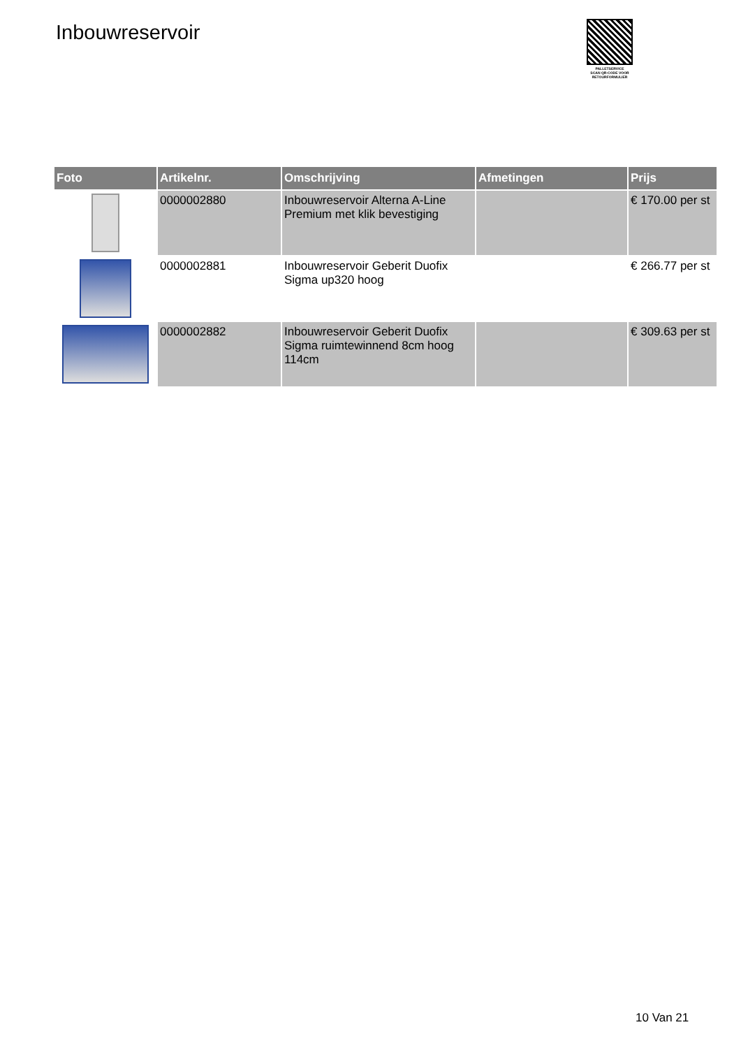Inbouwreservoir
PALLETSERVICE
SCAN QR-CODE VOOR
RETOURFORMULIER
| Foto | Artikelnr. | Omschrijving | Afmetingen | Prijs |
| --- | --- | --- | --- | --- |
| | 0000002880 | Inbouwreservoir Alterna A-Line Premium met klik bevestiging | | € 170.00 per st |
| | 0000002881 | Inbouwreservoir Geberit Duofix Sigma up320 hoog | | € 266.77 per st |
| | 0000002882 | Inbouwreservoir Geberit Duofix Sigma ruimtewinnend 8cm hoog 114cm | | € 309.63 per st |
10 Van 21